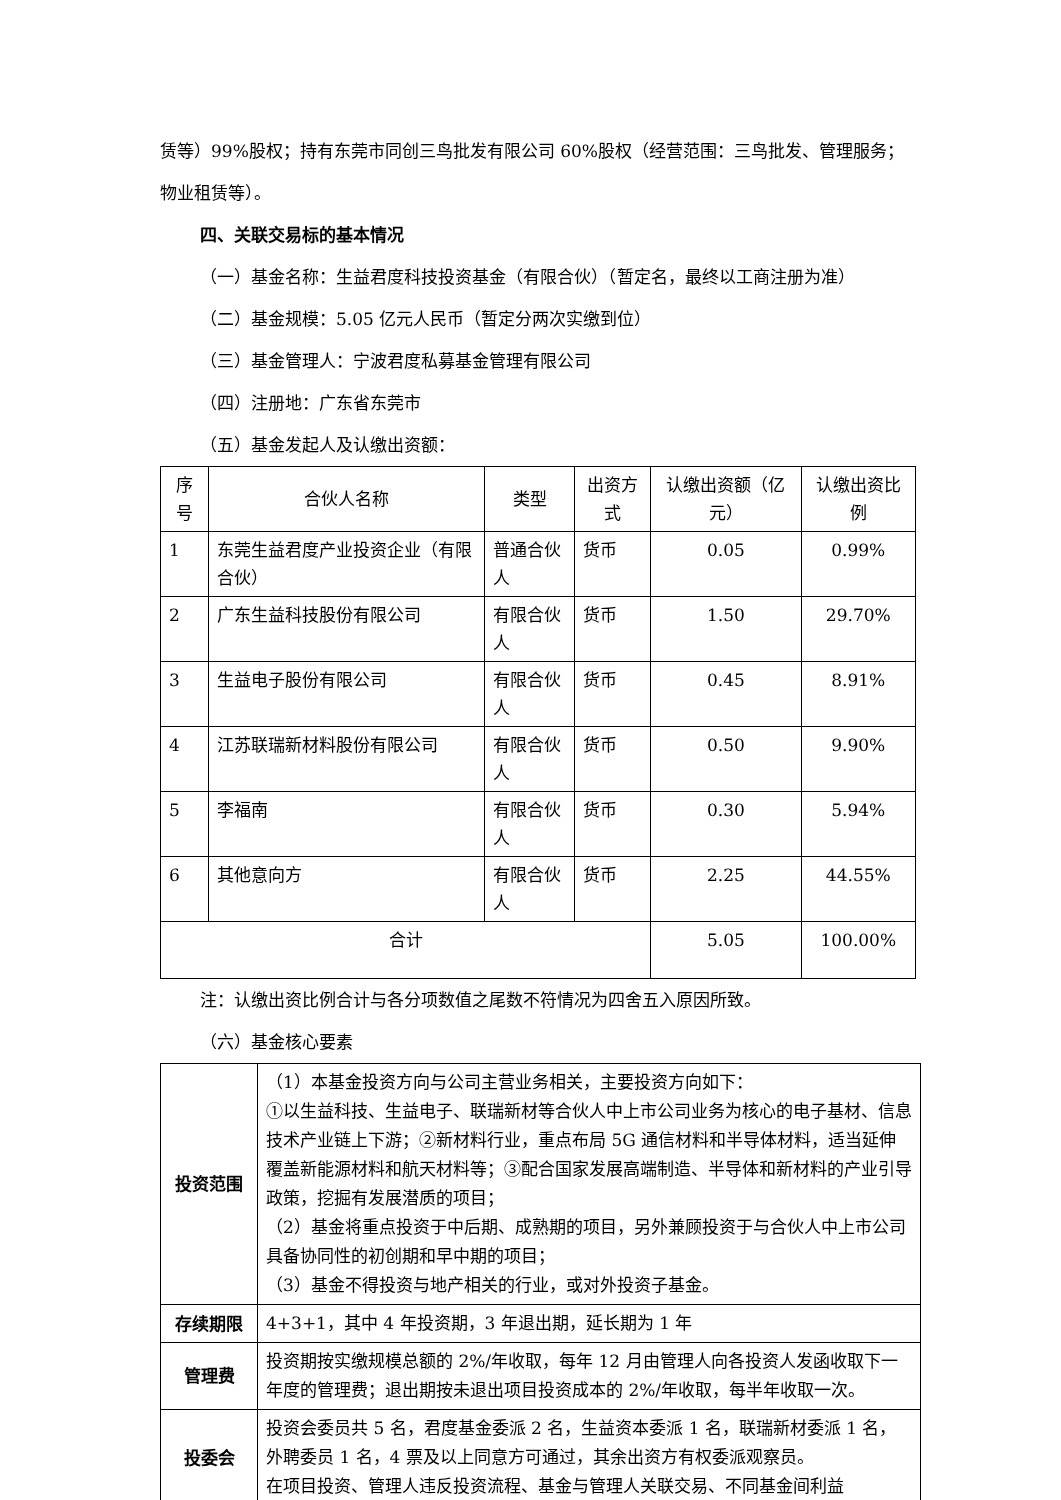赁等）99%股权；持有东莞市同创三鸟批发有限公司 60%股权（经营范围：三鸟批发、管理服务；物业租赁等）。
四、关联交易标的基本情况
（一）基金名称：生益君度科技投资基金（有限合伙）（暂定名，最终以工商注册为准）
（二）基金规模：5.05 亿元人民币（暂定分两次实缴到位）
（三）基金管理人：宁波君度私募基金管理有限公司
（四）注册地：广东省东莞市
（五）基金发起人及认缴出资额：
| 序号 | 合伙人名称 | 类型 | 出资方式 | 认缴出资额（亿元） | 认缴出资比例 |
| --- | --- | --- | --- | --- | --- |
| 1 | 东莞生益君度产业投资企业（有限合伙） | 普通合伙人 | 货币 | 0.05 | 0.99% |
| 2 | 广东生益科技股份有限公司 | 有限合伙人 | 货币 | 1.50 | 29.70% |
| 3 | 生益电子股份有限公司 | 有限合伙人 | 货币 | 0.45 | 8.91% |
| 4 | 江苏联瑞新材料股份有限公司 | 有限合伙人 | 货币 | 0.50 | 9.90% |
| 5 | 李福南 | 有限合伙人 | 货币 | 0.30 | 5.94% |
| 6 | 其他意向方 | 有限合伙人 | 货币 | 2.25 | 44.55% |
| 合计 | | | | 5.05 | 100.00% |
注：认缴出资比例合计与各分项数值之尾数不符情况为四舍五入原因所致。
（六）基金核心要素
| 投资范围 | （1）本基金投资方向与公司主营业务相关，主要投资方向如下： ①以生益科技、生益电子、联瑞新材等合伙人中上市公司业务为核心的电子基材、信息技术产业链上下游；②新材料行业，重点布局 5G 通信材料和半导体材料，适当延伸覆盖新能源材料和航天材料等；③配合国家发展高端制造、半导体和新材料的产业引导政策，挖掘有发展潜质的项目； （2）基金将重点投资于中后期、成熟期的项目，另外兼顾投资于与合伙人中上市公司具备协同性的初创期和早中期的项目； （3）基金不得投资与地产相关的行业，或对外投资子基金。 |
| 存续期限 | 4+3+1，其中 4 年投资期，3 年退出期，延长期为 1 年 |
| 管理费 | 投资期按实缴规模总额的 2%/年收取，每年 12 月由管理人向各投资人发函收取下一年度的管理费；退出期按未退出项目投资成本的 2%/年收取，每半年收取一次。 |
| 投委会 | 投资会委员共 5 名，君度基金委派 2 名，生益资本委派 1 名，联瑞新材委派 1 名，外聘委员 1 名，4 票及以上同意方可通过，其余出资方有权委派观察员。 在项目投资、管理人违反投资流程、基金与管理人关联交易、不同基金间利益 |